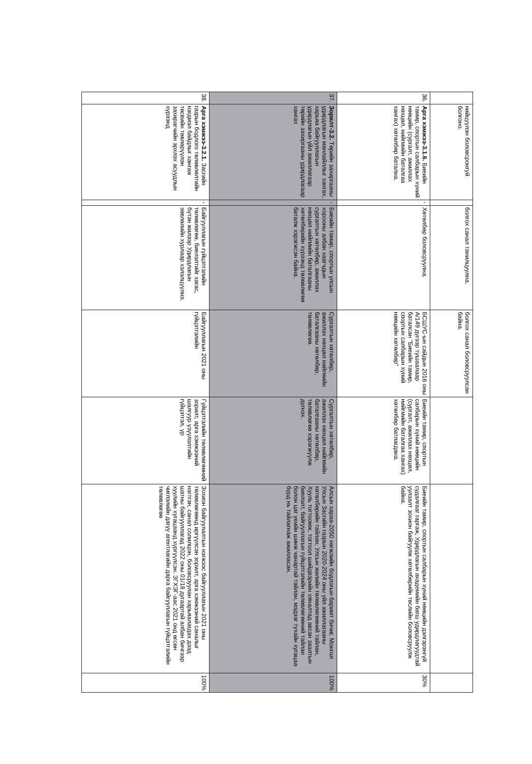| | нийцүүлэн боловсронгуй болгоно. | | болгох санал танилцуулна. | болгох санал боловсруулсан байна. | | | |
| 36. | Арга хэмжээ-3.1.6. Биеийн тамир, спортын салбарын хүний нөөцийн (сургалт, ажиллах нөхцөл, нийгмийн баталгаа хангах) хөтөлбөр батална. | - | Хөтөлбөр боловсруулна. | БСШУС-ын сайдын 2016 оны А/149 дүгээр тушаалаар баталсан "Биеийн тамир, спортын салбарын хүний нөөцийн хөтөлбөр" | Биеийн тамир, спортын салбарын хүний нөөцийн (сургалт, ажиллах нөхцөл, нийгмийн баталгаа хангах) хөтөлбөр батлагдана. | Биеийн тамир, спортын салбарын хүний нөөцийн дэлгэрэнгүй судалгааг гаргаж, Удирдлагын академийн багш удирдлагуудтай уулзалт зохион байгуулж хөтөлбөрийн төслийн боловсруулж байна. | 30% |
| 37. | Зорилт-3.2. Төрийн захиргааны удирдлагын манлайллыг хангах, харьяа байгууллагын удирдлагын үйл ажиллагаар төрийн захиргааны удирдлагаар хангах | - | Биеийн тамир, спортын улсын хорооны албан хаагчдын сургалтын хөтөлбөр, ажиллах нөхцөл нийгмийн баталгааны хөтөлбөрийн хүрээнд төлөвлөгөө баталж хэрэгжсэн байна. | Сургалтын хөтөлбөр, ажиллах нөхцөл нийгмийн баталгааны хөтөлбөр, төлөвлөгөө. | Сургалтын хөтөлбөр, ажиллах нөхцөл нийгмийн баталгааны хөтөлбөр, төлөвлөгөө хэрэгжүүлж дүгнэх. | Алсын хараа-2050 хөгжлийн бодлогын баримт бичиг, Монгол Улсын Засгийн газрын 2020-2024 оны үйл ажиллагааны хөтөлбөрийн тайлан, Улсын жилийн төлөвлөгөөний тайлан, Хууль тогтоомж, тогтоол шийдвэрийн хяналтад авсан заалтын биелэлт, байгууллагын гүйцэтгэлийн төлөвлөгөөний тайлан болон цаг үеийн шинж чанартай тайлан, мэдээг тухайн хугацаа бүрд нь тайлагнаж ажилласан. | 100% |
| 38. | Арга хэмжээ-3.2.1. Засгийн газрын бодлого төлөвлөлтийн нэгдмэл байдлыг хангаж төсвийн төвлөрүүлэн захирагчийн эрхлэх асуудлын хүрээнд | - | Байгууллагын гүйцэтгэлийн төлөвлөгөө, биелэлтийг хагас, бүтэн жилээр Удирдлагын зөвлөлийн хурлаар хэлэлцүүлнэ. | Байгууллагын 2021 оны гүйцэтгэлийн | Гүйцэтгэлийн төлөвлөгөөний зорилт, арга хэмжээний шалгуур үзүүлэлтийн гүйцэтгэл, үр | Зохион байгуулалтын нэгжээс байгууллагын 2021 оны төлөвлөгөөнд иргүүлсэн зорилт, арга хэмжээний саналыг нэгтгэн, санал солилцон, боловсруулан харьяалагдах дээд шатны байгууллагад 2022 оны 01/18 дугаартай албан бичгээр хуулийн хугацаанд хүргүүлсэн. ЗГХЭГ-аас 2021 онд өгсөн чиглэлийн дагуу агентлагийн дарга байгууллагын гүйцэтгэлийн төлөвлөгөө | 100% |